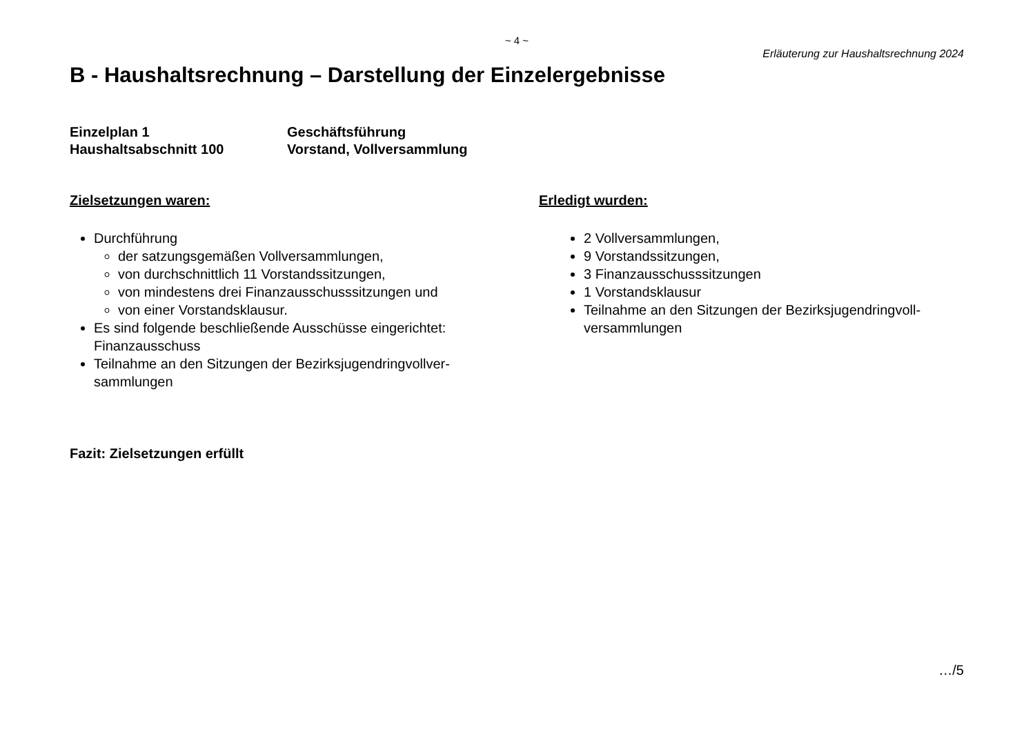~ 4 ~
Erläuterung zur Haushaltsrechnung 2024
B - Haushaltsrechnung – Darstellung der Einzelergebnisse
Einzelplan 1 Geschäftsführung
Haushaltsabschnitt 100 Vorstand, Vollversammlung
Zielsetzungen waren:
Durchführung
der satzungsgemäßen Vollversammlungen,
von durchschnittlich 11 Vorstandssitzungen,
von mindestens drei Finanzausschusssitzungen und
von einer Vorstandsklausur.
Es sind folgende beschließende Ausschüsse eingerichtet:
Finanzausschuss
Teilnahme an den Sitzungen der Bezirksjugendringvollver-
sammlungen
Erledigt wurden:
2 Vollversammlungen,
9 Vorstandssitzungen,
3 Finanzausschusssitzungen
1 Vorstandsklausur
Teilnahme an den Sitzungen der Bezirksjugendringvoll-
versammlungen
Fazit: Zielsetzungen erfüllt
…/5